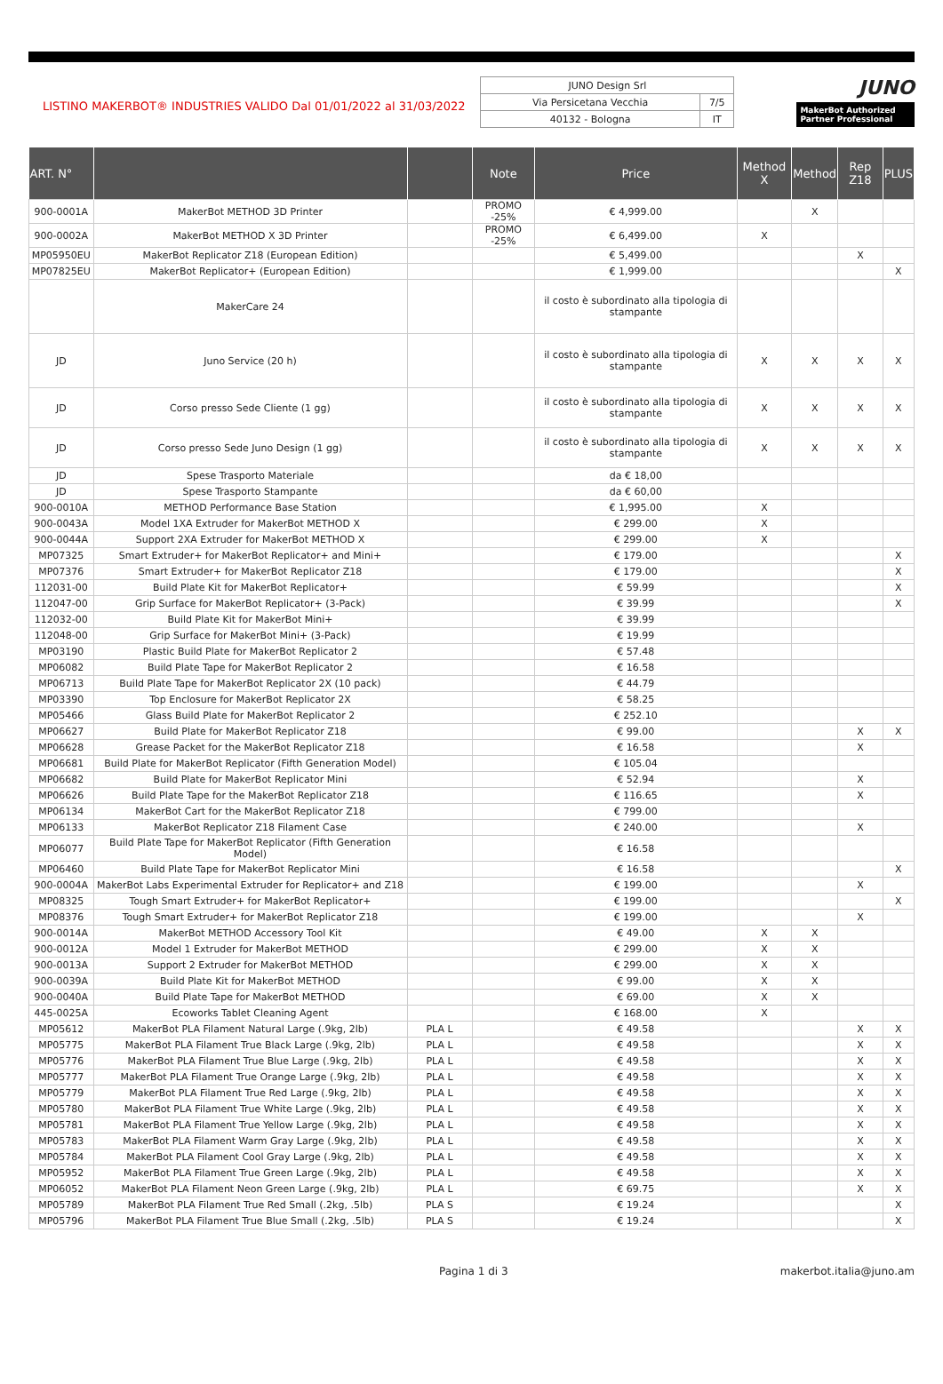LISTINO MAKERBOT® INDUSTRIES VALIDO Dal 01/01/2022 al 31/03/2022
| JUNO Design Srl | |
| Via Persicetana Vecchia | 7/5 |
| 40132 - Bologna | IT |
JUNO
MakerBot Authorized Partner Professional
| ART. N° | | | Note | Price | Method X | Method | Rep Z18 | PLUS |
| --- | --- | --- | --- | --- | --- | --- | --- | --- |
| 900-0001A | MakerBot METHOD 3D Printer | | PROMO -25% | € 4,999.00 | | X | | |
| 900-0002A | MakerBot METHOD X 3D Printer | | PROMO -25% | € 6,499.00 | X | | | |
| MP05950EU | MakerBot Replicator Z18 (European Edition) | | | € 5,499.00 | | | X | |
| MP07825EU | MakerBot Replicator+ (European Edition) | | | € 1,999.00 | | | | X |
| | MakerCare 24 | | | il costo è subordinato alla tipologia di stampante | | | | |
| JD | Juno Service (20 h) | | | il costo è subordinato alla tipologia di stampante | X | X | X | X |
| JD | Corso presso Sede Cliente (1 gg) | | | il costo è subordinato alla tipologia di stampante | X | X | X | X |
| JD | Corso presso Sede Juno Design (1 gg) | | | il costo è subordinato alla tipologia di stampante | X | X | X | X |
| JD | Spese Trasporto Materiale | | | da € 18,00 | | | | |
| JD | Spese Trasporto Stampante | | | da € 60,00 | | | | |
| 900-0010A | METHOD Performance Base Station | | | € 1,995.00 | X | | | |
| 900-0043A | Model 1XA Extruder for MakerBot METHOD X | | | € 299.00 | X | | | |
| 900-0044A | Support 2XA Extruder for MakerBot METHOD X | | | € 299.00 | X | | | |
| MP07325 | Smart Extruder+ for MakerBot Replicator+ and Mini+ | | | € 179.00 | | | | X |
| MP07376 | Smart Extruder+ for MakerBot Replicator Z18 | | | € 179.00 | | | | X |
| 112031-00 | Build Plate Kit for MakerBot Replicator+ | | | € 59.99 | | | | X |
| 112047-00 | Grip Surface for MakerBot Replicator+ (3-Pack) | | | € 39.99 | | | | X |
| 112032-00 | Build Plate Kit for MakerBot Mini+ | | | € 39.99 | | | | |
| 112048-00 | Grip Surface for MakerBot Mini+ (3-Pack) | | | € 19.99 | | | | |
| MP03190 | Plastic Build Plate for MakerBot Replicator 2 | | | € 57.48 | | | | |
| MP06082 | Build Plate Tape for MakerBot Replicator 2 | | | € 16.58 | | | | |
| MP06713 | Build Plate Tape for MakerBot Replicator 2X (10 pack) | | | € 44.79 | | | | |
| MP03390 | Top Enclosure for MakerBot Replicator 2X | | | € 58.25 | | | | |
| MP05466 | Glass Build Plate for MakerBot Replicator 2 | | | € 252.10 | | | | |
| MP06627 | Build Plate for MakerBot Replicator Z18 | | | € 99.00 | | | X | X |
| MP06628 | Grease Packet for the MakerBot Replicator Z18 | | | € 16.58 | | | X | |
| MP06681 | Build Plate for MakerBot Replicator (Fifth Generation Model) | | | € 105.04 | | | | |
| MP06682 | Build Plate for MakerBot Replicator Mini | | | € 52.94 | | | X | |
| MP06626 | Build Plate Tape for the MakerBot Replicator Z18 | | | € 116.65 | | | X | |
| MP06134 | MakerBot Cart for the MakerBot Replicator Z18 | | | € 799.00 | | | | |
| MP06133 | MakerBot Replicator Z18 Filament Case | | | € 240.00 | | | X | |
| MP06077 | Build Plate Tape for MakerBot Replicator (Fifth Generation Model) | | | € 16.58 | | | | |
| MP06460 | Build Plate Tape for MakerBot Replicator Mini | | | € 16.58 | | | | X |
| 900-0004A | MakerBot Labs Experimental Extruder for Replicator+ and Z18 | | | € 199.00 | | | X | |
| MP08325 | Tough Smart Extruder+ for MakerBot Replicator+ | | | € 199.00 | | | | X |
| MP08376 | Tough Smart Extruder+ for MakerBot Replicator Z18 | | | € 199.00 | | | X | |
| 900-0014A | MakerBot METHOD Accessory Tool Kit | | | € 49.00 | X | X | | |
| 900-0012A | Model 1 Extruder for MakerBot METHOD | | | € 299.00 | X | X | | |
| 900-0013A | Support 2 Extruder for MakerBot METHOD | | | € 299.00 | X | X | | |
| 900-0039A | Build Plate Kit for MakerBot METHOD | | | € 99.00 | X | X | | |
| 900-0040A | Build Plate Tape for MakerBot METHOD | | | € 69.00 | X | X | | |
| 445-0025A | Ecoworks Tablet Cleaning Agent | | | € 168.00 | X | | | |
| MP05612 | MakerBot PLA Filament Natural Large (.9kg, 2lb) | PLA L | | € 49.58 | | | X | X |
| MP05775 | MakerBot PLA Filament True Black Large (.9kg, 2lb) | PLA L | | € 49.58 | | | X | X |
| MP05776 | MakerBot PLA Filament True Blue Large (.9kg, 2lb) | PLA L | | € 49.58 | | | X | X |
| MP05777 | MakerBot PLA Filament True Orange Large (.9kg, 2lb) | PLA L | | € 49.58 | | | X | X |
| MP05779 | MakerBot PLA Filament True Red Large (.9kg, 2lb) | PLA L | | € 49.58 | | | X | X |
| MP05780 | MakerBot PLA Filament True White Large (.9kg, 2lb) | PLA L | | € 49.58 | | | X | X |
| MP05781 | MakerBot PLA Filament True Yellow Large (.9kg, 2lb) | PLA L | | € 49.58 | | | X | X |
| MP05783 | MakerBot PLA Filament Warm Gray Large (.9kg, 2lb) | PLA L | | € 49.58 | | | X | X |
| MP05784 | MakerBot PLA Filament Cool Gray Large (.9kg, 2lb) | PLA L | | € 49.58 | | | X | X |
| MP05952 | MakerBot PLA Filament True Green Large (.9kg, 2lb) | PLA L | | € 49.58 | | | X | X |
| MP06052 | MakerBot PLA Filament Neon Green Large (.9kg, 2lb) | PLA L | | € 69.75 | | | X | X |
| MP05789 | MakerBot PLA Filament True Red Small (.2kg, .5lb) | PLA S | | € 19.24 | | | | X |
| MP05796 | MakerBot PLA Filament True Blue Small (.2kg, .5lb) | PLA S | | € 19.24 | | | | X |
Pagina 1 di 3 makerbot.italia@juno.am